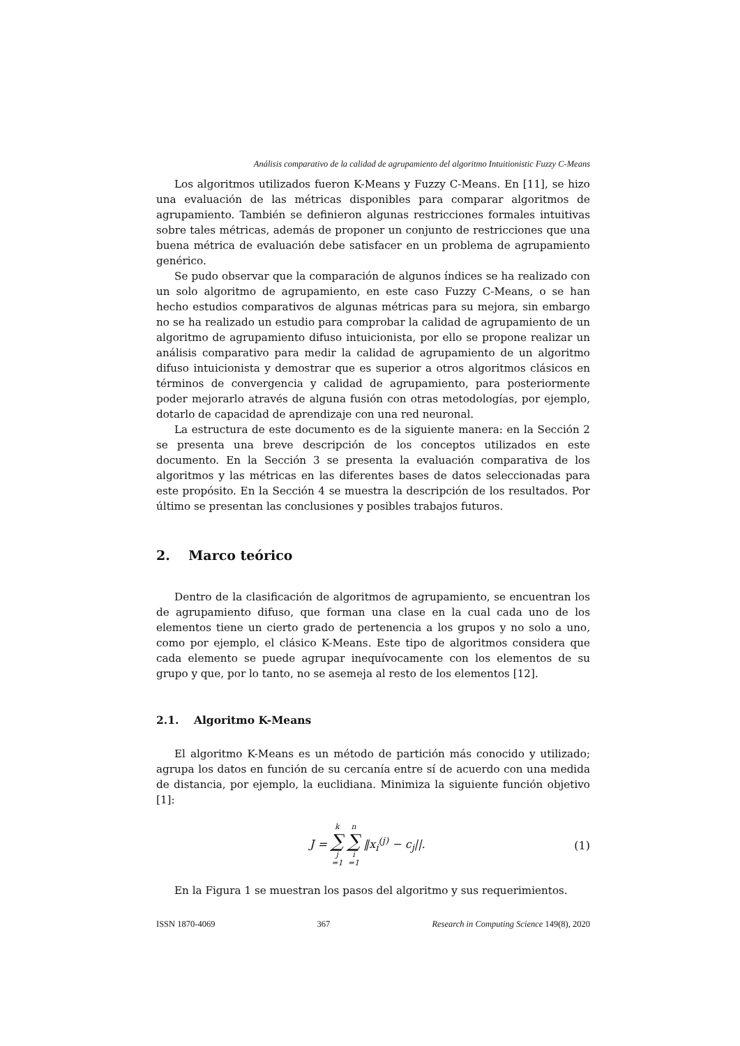Análisis comparativo de la calidad de agrupamiento del algoritmo Intuitionistic Fuzzy C-Means
Los algoritmos utilizados fueron K-Means y Fuzzy C-Means. En [11], se hizo una evaluación de las métricas disponibles para comparar algoritmos de agrupamiento. También se definieron algunas restricciones formales intuitivas sobre tales métricas, además de proponer un conjunto de restricciones que una buena métrica de evaluación debe satisfacer en un problema de agrupamiento genérico.
Se pudo observar que la comparación de algunos índices se ha realizado con un solo algoritmo de agrupamiento, en este caso Fuzzy C-Means, o se han hecho estudios comparativos de algunas métricas para su mejora, sin embargo no se ha realizado un estudio para comprobar la calidad de agrupamiento de un algoritmo de agrupamiento difuso intuicionista, por ello se propone realizar un análisis comparativo para medir la calidad de agrupamiento de un algoritmo difuso intuicionista y demostrar que es superior a otros algoritmos clásicos en términos de convergencia y calidad de agrupamiento, para posteriormente poder mejorarlo através de alguna fusión con otras metodologías, por ejemplo, dotarlo de capacidad de aprendizaje con una red neuronal.
La estructura de este documento es de la siguiente manera: en la Sección 2 se presenta una breve descripción de los conceptos utilizados en este documento. En la Sección 3 se presenta la evaluación comparativa de los algoritmos y las métricas en las diferentes bases de datos seleccionadas para este propósito. En la Sección 4 se muestra la descripción de los resultados. Por último se presentan las conclusiones y posibles trabajos futuros.
2. Marco teórico
Dentro de la clasificación de algoritmos de agrupamiento, se encuentran los de agrupamiento difuso, que forman una clase en la cual cada uno de los elementos tiene un cierto grado de pertenencia a los grupos y no solo a uno, como por ejemplo, el clásico K-Means. Este tipo de algoritmos considera que cada elemento se puede agrupar inequívocamente con los elementos de su grupo y que, por lo tanto, no se asemeja al resto de los elementos [12].
2.1. Algoritmo K-Means
El algoritmo K-Means es un método de partición más conocido y utilizado; agrupa los datos en función de su cercanía entre sí de acuerdo con una medida de distancia, por ejemplo, la euclidiana. Minimiza la siguiente función objetivo [1]:
J = k ∑ j =1 n ∑ i =1 ‖x<sub>i</sub><sup>(j)</sup> − c<sub>j</sub>||. (1)
En la Figura 1 se muestran los pasos del algoritmo y sus requerimientos.
ISSN 1870-4069 367 Research in Computing Science 149(8), 2020